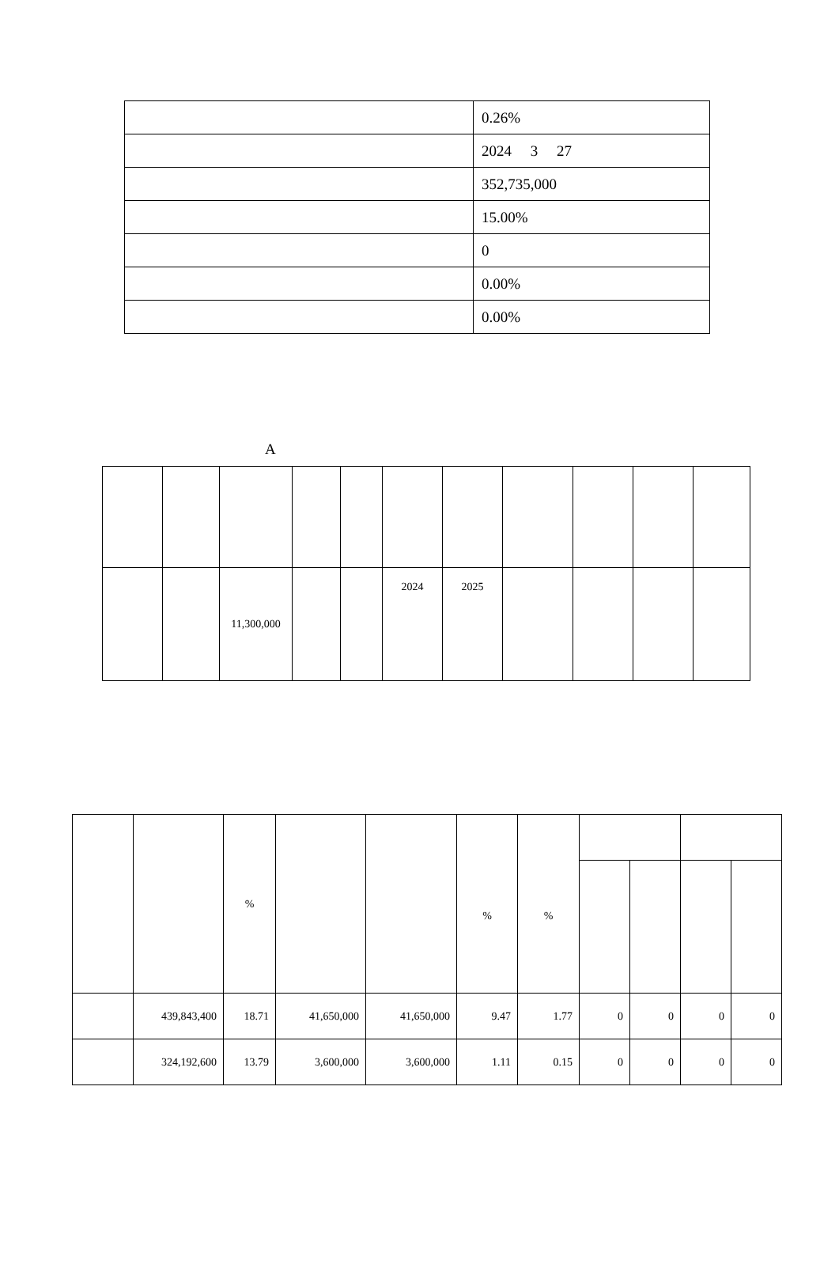| | 0.26% |
| | 2024 3 27 |
| | 352,735,000 |
| | 15.00% |
| | 0 |
| | 0.00% |
| | 0.00% |
A
| | | 11,300,000 | | | 2024 | 2025 | | | | |
| | | % | | | % | % | | | | |
| --- | --- | --- | --- | --- | --- | --- | --- | --- | --- | --- |
| | 439,843,400 | 18.71 | 41,650,000 | 41,650,000 | 9.47 | 1.77 | 0 | 0 | 0 | 0 |
| | 324,192,600 | 13.79 | 3,600,000 | 3,600,000 | 1.11 | 0.15 | 0 | 0 | 0 | 0 |